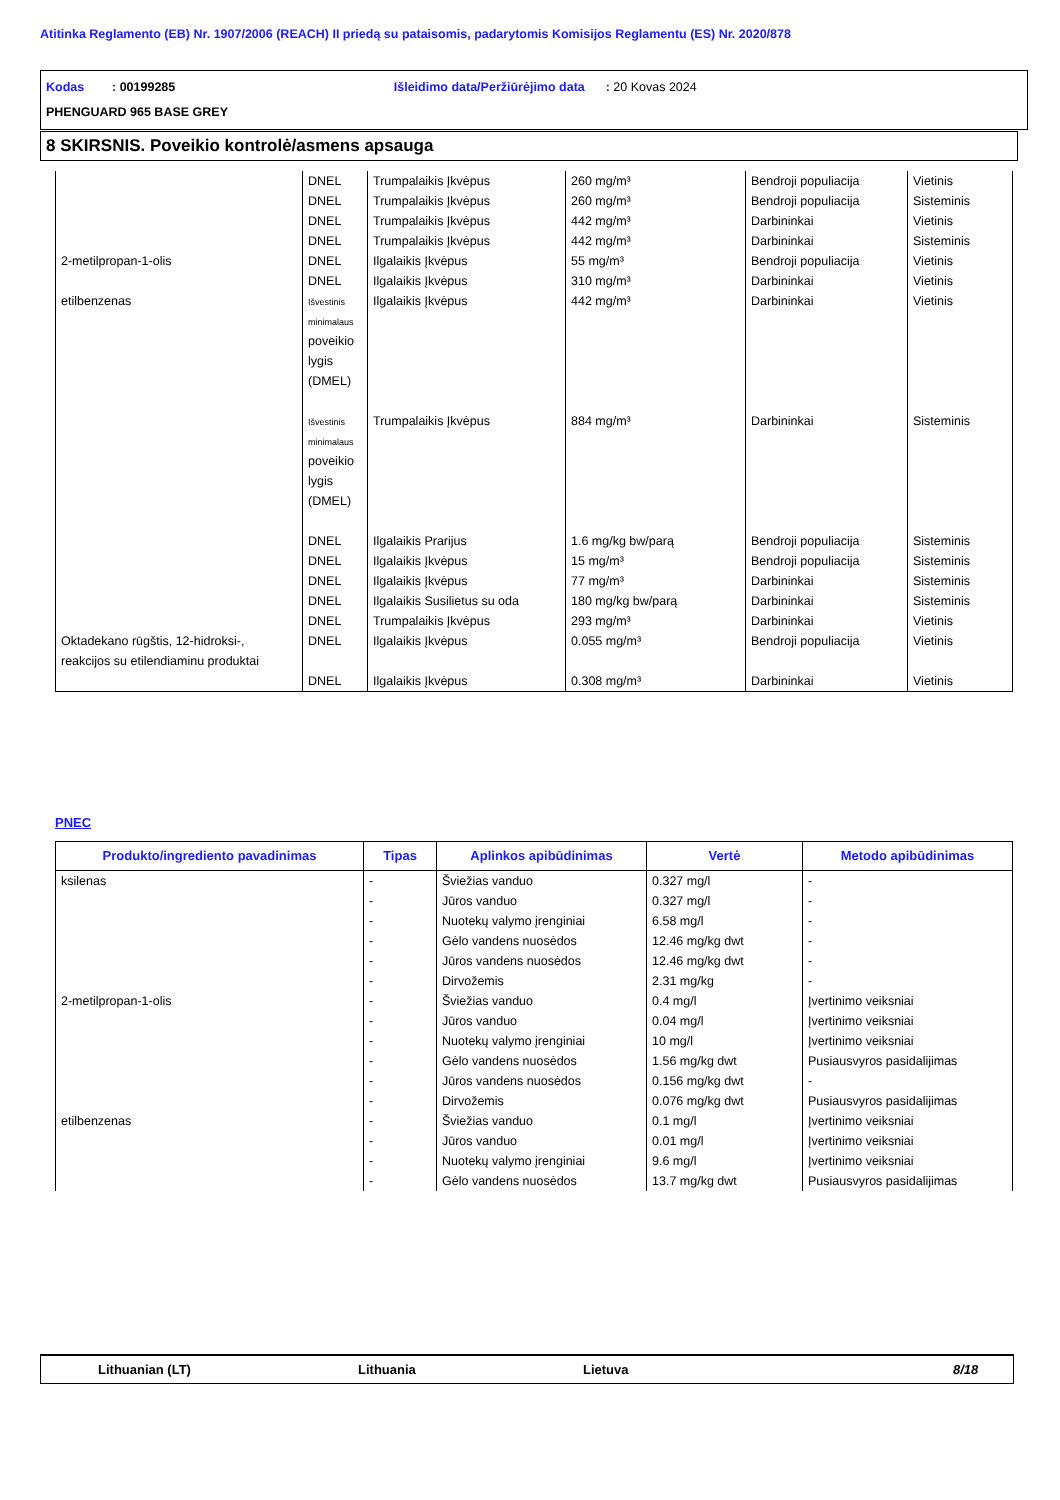Atitinka Reglamento (EB) Nr. 1907/2006 (REACH) II priedą su pataisomis, padarytomis Komisijos Reglamentu (ES) Nr. 2020/878
Kodas : 00199285 Išleidimo data/Peržiūrėjimo data : 20 Kovas 2024
PHENGUARD 965 BASE GREY
8 SKIRSNIS. Poveikio kontrolė/asmens apsauga
| | DNEL | Trumpalaikis Įkvėpus | 260 mg/m³ | Bendroji populiacija | Vietinis |
| | DNEL | Trumpalaikis Įkvėpus | 260 mg/m³ | Bendroji populiacija | Sisteminis |
| | DNEL | Trumpalaikis Įkvėpus | 442 mg/m³ | Darbininkai | Vietinis |
| | DNEL | Trumpalaikis Įkvėpus | 442 mg/m³ | Darbininkai | Sisteminis |
| 2-metilpropan-1-olis | DNEL | Ilgalaikis Įkvėpus | 55 mg/m³ | Bendroji populiacija | Vietinis |
| | DNEL | Ilgalaikis Įkvėpus | 310 mg/m³ | Darbininkai | Vietinis |
| etilbenzenas | Išvestinis minimalaus poveikio lygis (DMEL) | Ilgalaikis Įkvėpus | 442 mg/m³ | Darbininkai | Vietinis |
| | Išvestinis minimalaus poveikio lygis (DMEL) | Trumpalaikis Įkvėpus | 884 mg/m³ | Darbininkai | Sisteminis |
| | DNEL | Ilgalaikis Prarijus | 1.6 mg/kg bw/parą | Bendroji populiacija | Sisteminis |
| | DNEL | Ilgalaikis Įkvėpus | 15 mg/m³ | Bendroji populiacija | Sisteminis |
| | DNEL | Ilgalaikis Įkvėpus | 77 mg/m³ | Darbininkai | Sisteminis |
| | DNEL | Ilgalaikis Susilietus su oda | 180 mg/kg bw/parą | Darbininkai | Sisteminis |
| | DNEL | Trumpalaikis Įkvėpus | 293 mg/m³ | Darbininkai | Vietinis |
| Oktadekano rūgštis, 12-hidroksi-, reakcijos su etilendiaminu produktai | DNEL | Ilgalaikis Įkvėpus | 0.055 mg/m³ | Bendroji populiacija | Vietinis |
| | DNEL | Ilgalaikis Įkvėpus | 0.308 mg/m³ | Darbininkai | Vietinis |
PNEC
| Produkto/ingrediento pavadinimas | Tipas | Aplinkos apibūdinimas | Vertė | Metodo apibūdinimas |
| --- | --- | --- | --- | --- |
| ksilenas | - | Šviežias vanduo | 0.327 mg/l | - |
| | - | Jūros vanduo | 0.327 mg/l | - |
| | - | Nuotekų valymo įrenginiai | 6.58 mg/l | - |
| | - | Gėlo vandens nuosėdos | 12.46 mg/kg dwt | - |
| | - | Jūros vandens nuosėdos | 12.46 mg/kg dwt | - |
| | - | Dirvožemis | 2.31 mg/kg | - |
| 2-metilpropan-1-olis | - | Šviežias vanduo | 0.4 mg/l | Įvertinimo veiksniai |
| | - | Jūros vanduo | 0.04 mg/l | Įvertinimo veiksniai |
| | - | Nuotekų valymo įrenginiai | 10 mg/l | Įvertinimo veiksniai |
| | - | Gėlo vandens nuosėdos | 1.56 mg/kg dwt | Pusiausvyros pasidalijimas |
| | - | Jūros vandens nuosėdos | 0.156 mg/kg dwt | - |
| | - | Dirvožemis | 0.076 mg/kg dwt | Pusiausvyros pasidalijimas |
| etilbenzenas | - | Šviežias vanduo | 0.1 mg/l | Įvertinimo veiksniai |
| | - | Jūros vanduo | 0.01 mg/l | Įvertinimo veiksniai |
| | - | Nuotekų valymo įrenginiai | 9.6 mg/l | Įvertinimo veiksniai |
| | - | Gėlo vandens nuosėdos | 13.7 mg/kg dwt | Pusiausvyros pasidalijimas |
Lithuanian (LT) Lithuania Lietuva 8/18